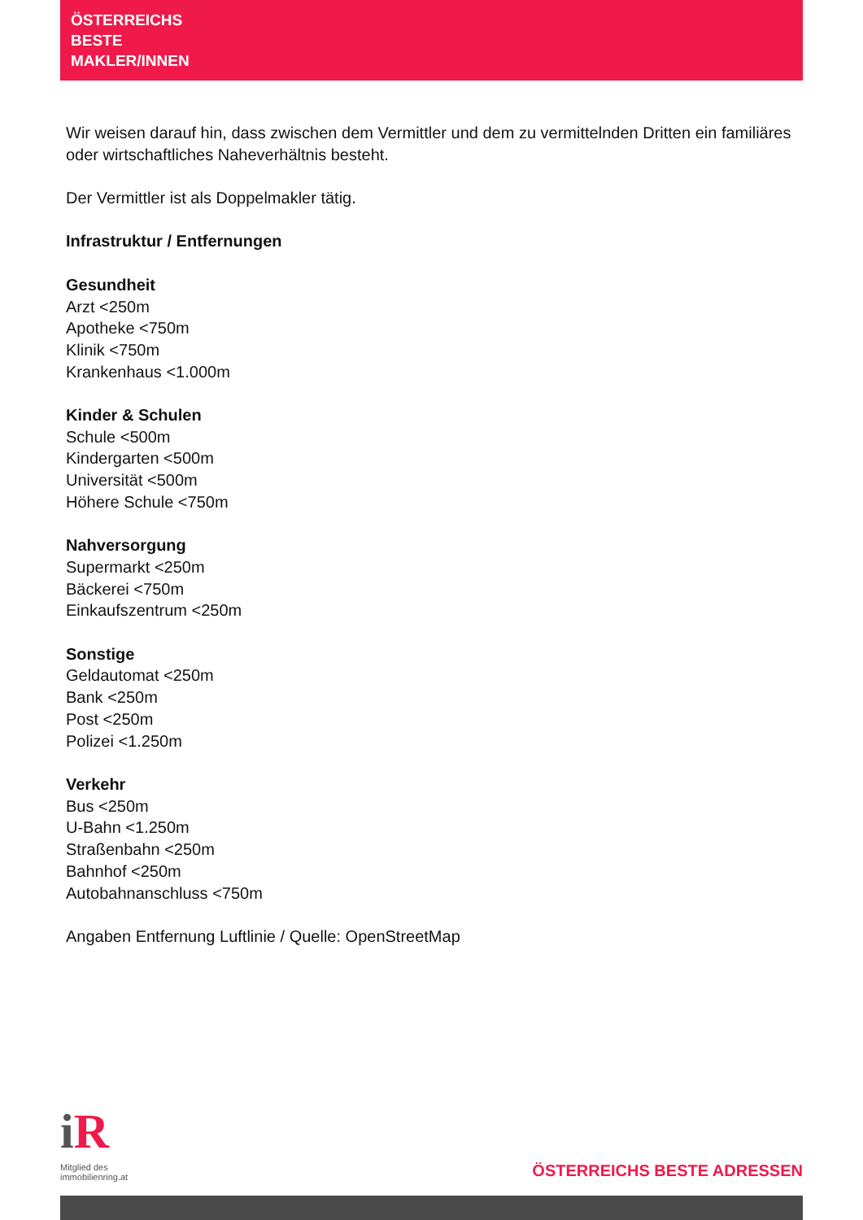ÖSTERREICHS
BESTE
MAKLER/INNEN
Wir weisen darauf hin, dass zwischen dem Vermittler und dem zu vermittelnden Dritten ein familiäres oder wirtschaftliches Naheverhältnis besteht.
Der Vermittler ist als Doppelmakler tätig.
Infrastruktur / Entfernungen
Gesundheit
Arzt <250m
Apotheke <750m
Klinik <750m
Krankenhaus <1.000m
Kinder & Schulen
Schule <500m
Kindergarten <500m
Universität <500m
Höhere Schule <750m
Nahversorgung
Supermarkt <250m
Bäckerei <750m
Einkaufszentrum <250m
Sonstige
Geldautomat <250m
Bank <250m
Post <250m
Polizei <1.250m
Verkehr
Bus <250m
U-Bahn <1.250m
Straßenbahn <250m
Bahnhof <250m
Autobahnanschluss <750m
Angaben Entfernung Luftlinie / Quelle: OpenStreetMap
i R
Mitglied des
immobilienring.at
ÖSTERREICHS BESTE ADRESSEN